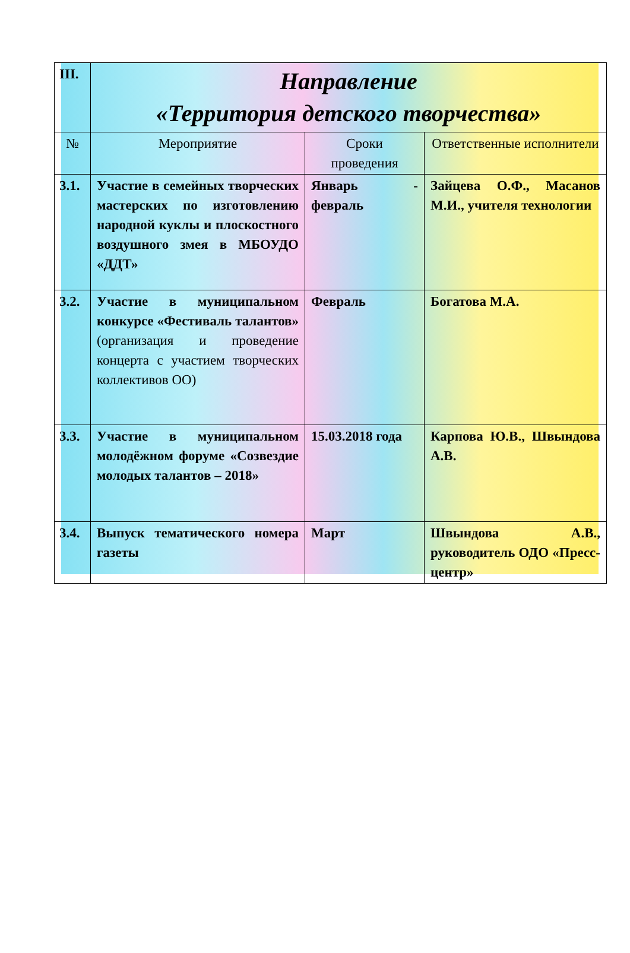| III. | Направление «Территория детского творчества» | | |
| № | Мероприятие | Сроки проведения | Ответственные исполнители |
| 3.1. | Участие в семейных творческих мастерских по изготовлению народной куклы и плоскостного воздушного змея в МБОУДО «ДДТ» | Январь - февраль | Зайцева О.Ф., Масанов М.И., учителя технологии |
| 3.2. | Участие в муниципальном конкурсе «Фестиваль талантов» (организация и проведение концерта с участием творческих коллективов ОО) | Февраль | Богатова М.А. |
| 3.3. | Участие в муниципальном молодёжном форуме «Созвездие молодых талантов – 2018» | 15.03.2018 года | Карпова Ю.В., Швындова А.В. |
| 3.4. | Выпуск тематического номера газеты | Март | Швындова А.В., руководитель ОДО «Пресс-центр» |